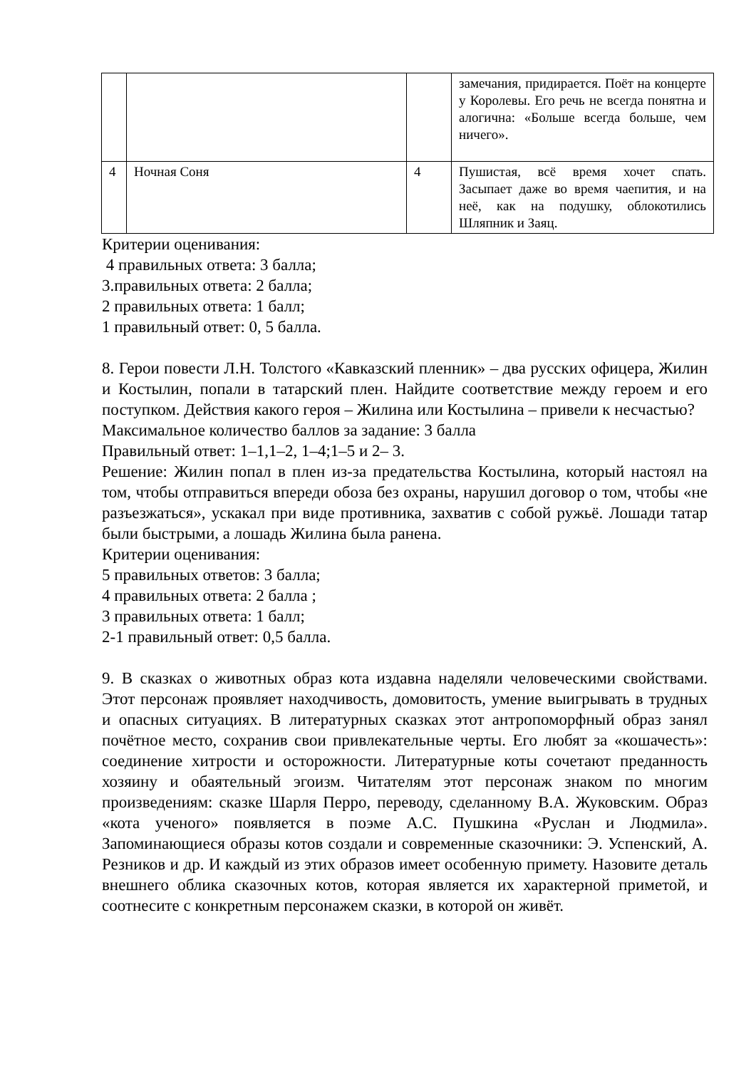| | | | замечания, придирается. Поёт на концерте у Королевы. Его речь не всегда понятна и алогична: «Больше всегда больше, чем ничего». |
| 4 | Ночная Соня | 4 | Пушистая, всё время хочет спать. Засыпает даже во время чаепития, и на неё, как на подушку, облокотились Шляпник и Заяц. |
Критерии оценивания:
4 правильных ответа: 3 балла;
3.правильных ответа: 2 балла;
2 правильных ответа: 1 балл;
1 правильный ответ: 0, 5 балла.
8. Герои повести Л.Н. Толстого «Кавказский пленник» – два русских офицера, Жилин и Костылин, попали в татарский плен. Найдите соответствие между героем и его поступком. Действия какого героя – Жилина или Костылина – привели к несчастью?
Максимальное количество баллов за задание: 3 балла
Правильный ответ: 1–1,1–2, 1–4;1–5 и 2– 3.
Решение: Жилин попал в плен из-за предательства Костылина, который настоял на том, чтобы отправиться впереди обоза без охраны, нарушил договор о том, чтобы «не разъезжаться», ускакал при виде противника, захватив с собой ружьё. Лошади татар были быстрыми, а лошадь Жилина была ранена.
Критерии оценивания:
5 правильных ответов: 3 балла;
4 правильных ответа: 2 балла ;
3 правильных ответа: 1 балл;
2-1 правильный ответ: 0,5 балла.
9. В сказках о животных образ кота издавна наделяли человеческими свойствами. Этот персонаж проявляет находчивость, домовитость, умение выигрывать в трудных и опасных ситуациях. В литературных сказках этот антропоморфный образ занял почётное место, сохранив свои привлекательные черты. Его любят за «кошачесть»: соединение хитрости и осторожности. Литературные коты сочетают преданность хозяину и обаятельный эгоизм. Читателям этот персонаж знаком по многим произведениям: сказке Шарля Перро, переводу, сделанному В.А. Жуковским. Образ «кота ученого» появляется в поэме А.С. Пушкина «Руслан и Людмила». Запоминающиеся образы котов создали и современные сказочники: Э. Успенский, А. Резников и др. И каждый из этих образов имеет особенную примету. Назовите деталь внешнего облика сказочных котов, которая является их характерной приметой, и соотнесите с конкретным персонажем сказки, в которой он живёт.